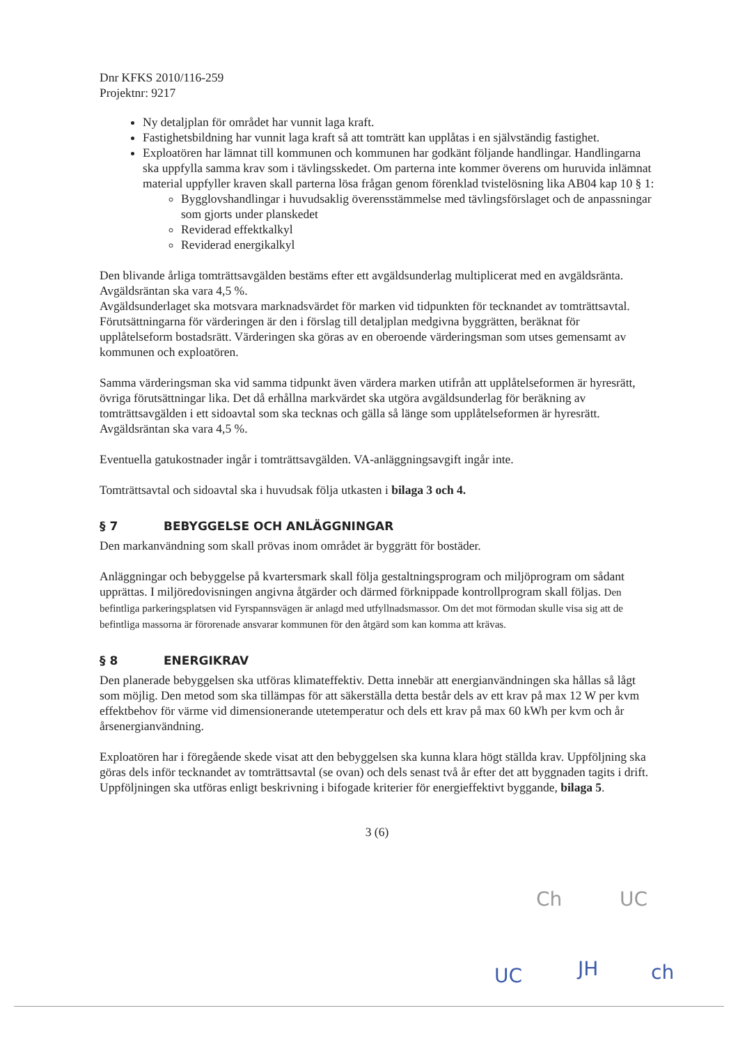Dnr KFKS 2010/116-259
Projektnr: 9217
Ny detaljplan för området har vunnit laga kraft.
Fastighetsbildning har vunnit laga kraft så att tomträtt kan upplåtas i en självständig fastighet.
Exploatören har lämnat till kommunen och kommunen har godkänt följande handlingar. Handlingarna ska uppfylla samma krav som i tävlingsskedet. Om parterna inte kommer överens om huruvida inlämnat material uppfyller kraven skall parterna lösa frågan genom förenklad tvistelösning lika AB04 kap 10 § 1:
Bygglovshandlingar i huvudsaklig överensstämmelse med tävlingsförslaget och de anpassningar som gjorts under planskedet
Reviderad effektkalkyl
Reviderad energikalkyl
Den blivande årliga tomträttsavgälden bestäms efter ett avgäldsunderlag multiplicerat med en avgäldsränta. Avgäldsräntan ska vara 4,5 %.
Avgäldsunderlaget ska motsvara marknadsvärdet för marken vid tidpunkten för tecknandet av tomträttsavtal. Förutsättningarna för värderingen är den i förslag till detaljplan medgivna byggrätten, beräknat för upplåtelseform bostadsrätt. Värderingen ska göras av en oberoende värderingsman som utses gemensamt av kommunen och exploatören.
Samma värderingsman ska vid samma tidpunkt även värdera marken utifrån att upplåtelseformen är hyresrätt, övriga förutsättningar lika. Det då erhållna markvärdet ska utgöra avgäldsunderlag för beräkning av tomträttsavgälden i ett sidoavtal som ska tecknas och gälla så länge som upplåtelseformen är hyresrätt. Avgäldsräntan ska vara 4,5 %.
Eventuella gatukostnader ingår i tomträttsavgälden. VA-anläggningsavgift ingår inte.
Tomträttsavtal och sidoavtal ska i huvudsak följa utkasten i bilaga 3 och 4.
§ 7 BEBYGGELSE OCH ANLÄGGNINGAR
Den markanvändning som skall prövas inom området är byggrätt för bostäder.
Anläggningar och bebyggelse på kvartersmark skall följa gestaltningsprogram och miljöprogram om sådant upprättas. I miljöredovisningen angivna åtgärder och därmed förknippade kontrollprogram skall följas. Den befintliga parkeringsplatsen vid Fyrspannsvägen är anlagd med utfyllnadsmassor. Om det mot förmodan skulle visa sig att de befintliga massorna är förorenade ansvarar kommunen för den åtgärd som kan komma att krävas.
§ 8 ENERGIKRAV
Den planerade bebyggelsen ska utföras klimateffektiv. Detta innebär att energianvändningen ska hållas så lågt som möjlig. Den metod som ska tillämpas för att säkerställa detta består dels av ett krav på max 12 W per kvm effektbehov för värme vid dimensionerande utetemperatur och dels ett krav på max 60 kWh per kvm och år årsenergianvändning.
Exploatören har i föregående skede visat att den bebyggelsen ska kunna klara högt ställda krav. Uppföljning ska göras dels inför tecknandet av tomträttsavtal (se ovan) och dels senast två år efter det att byggnaden tagits i drift. Uppföljningen ska utföras enligt beskrivning i bifogade kriterier för energieffektivt byggande, bilaga 5.
3 (6)
Ch UC
UC JH ch